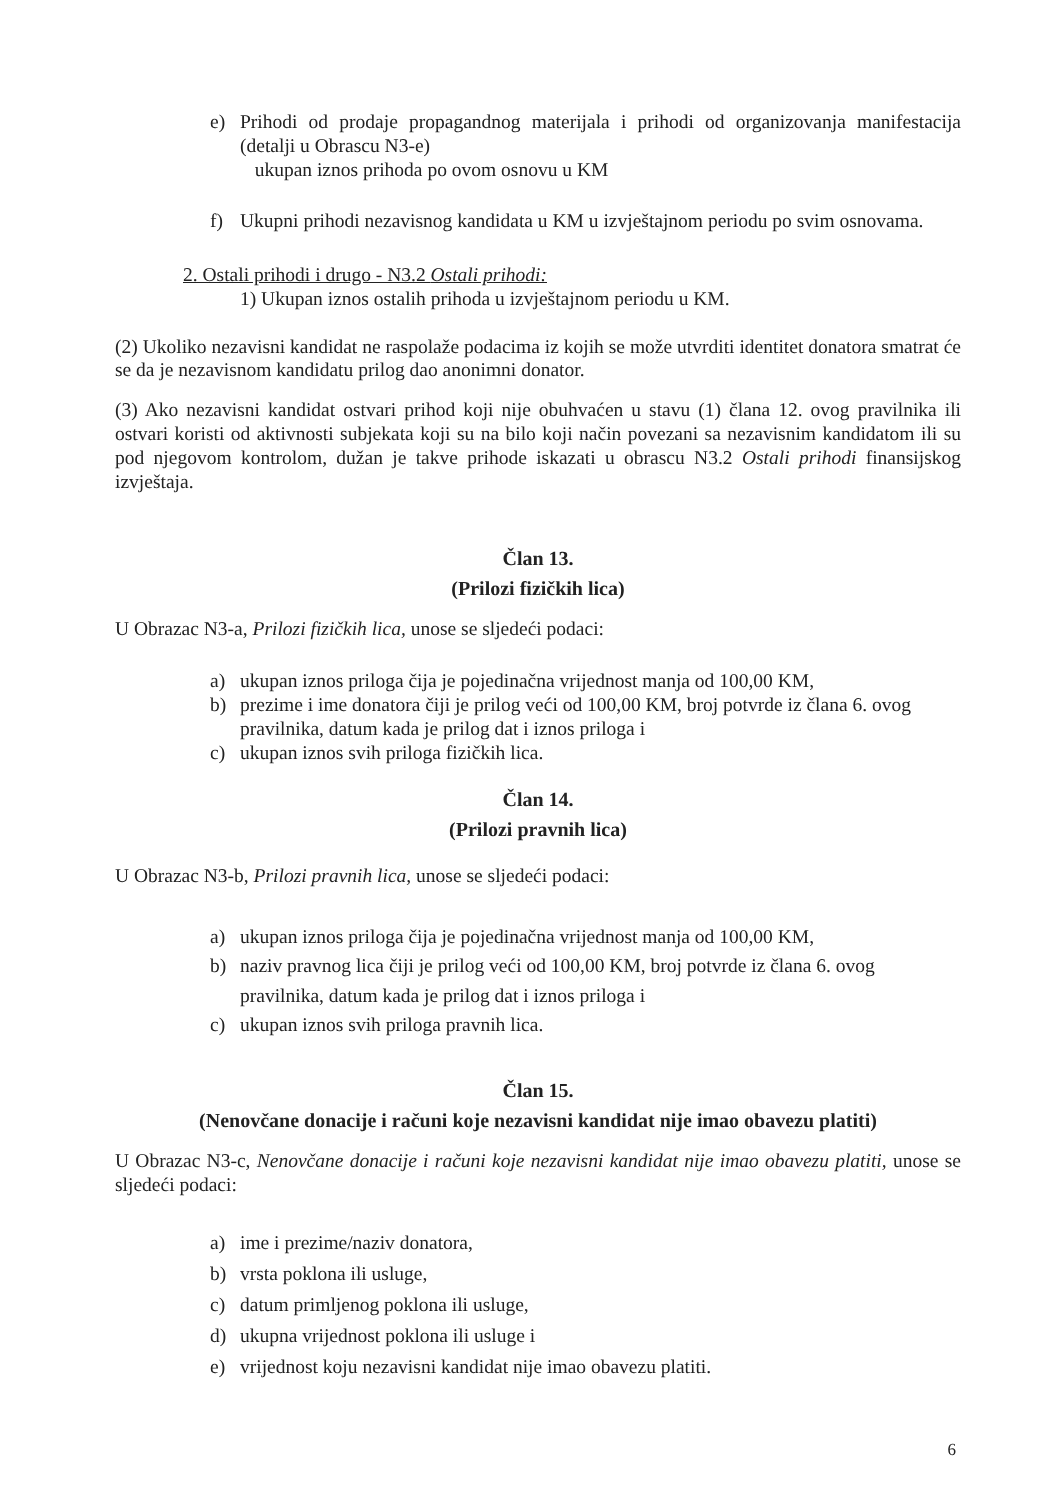e) Prihodi od prodaje propagandnog materijala i prihodi od organizovanja manifestacija (detalji u Obrascu N3-e)
ukupan iznos prihoda po ovom osnovu u KM
f) Ukupni prihodi nezavisnog kandidata u KM u izvještajnom periodu po svim osnovama.
2. Ostali prihodi i drugo - N3.2 Ostali prihodi:
1) Ukupan iznos ostalih prihoda u izvještajnom periodu u KM.
(2) Ukoliko nezavisni kandidat ne raspolaže podacima iz kojih se može utvrditi identitet donatora smatrat će se da je nezavisnom kandidatu prilog dao anonimni donator.
(3) Ako nezavisni kandidat ostvari prihod koji nije obuhvaćen u stavu (1) člana 12. ovog pravilnika ili ostvari koristi od aktivnosti subjekata koji su na bilo koji način povezani sa nezavisnim kandidatom ili su pod njegovom kontrolom, dužan je takve prihode iskazati u obrascu N3.2 Ostali prihodi finansijskog izvještaja.
Član 13.
(Prilozi fizičkih lica)
U Obrazac N3-a, Prilozi fizičkih lica, unose se sljedeći podaci:
a) ukupan iznos priloga čija je pojedinačna vrijednost manja od 100,00 KM,
b) prezime i ime donatora čiji je prilog veći od 100,00 KM, broj potvrde iz člana 6. ovog pravilnika, datum kada je prilog dat i iznos priloga i
c) ukupan iznos svih priloga fizičkih lica.
Član 14.
(Prilozi pravnih lica)
U Obrazac N3-b, Prilozi pravnih lica, unose se sljedeći podaci:
a) ukupan iznos priloga čija je pojedinačna vrijednost manja od 100,00 KM,
b) naziv pravnog lica čiji je prilog veći od 100,00 KM, broj potvrde iz člana 6. ovog pravilnika, datum kada je prilog dat i iznos priloga i
c) ukupan iznos svih priloga pravnih lica.
Član 15.
(Nenovčane donacije i računi koje nezavisni kandidat nije imao obavezu platiti)
U Obrazac N3-c, Nenovčane donacije i računi koje nezavisni kandidat nije imao obavezu platiti, unose se sljedeći podaci:
a) ime i prezime/naziv donatora,
b) vrsta poklona ili usluge,
c) datum primljenog poklona ili usluge,
d) ukupna vrijednost poklona ili usluge i
e) vrijednost koju nezavisni kandidat nije imao obavezu platiti.
6